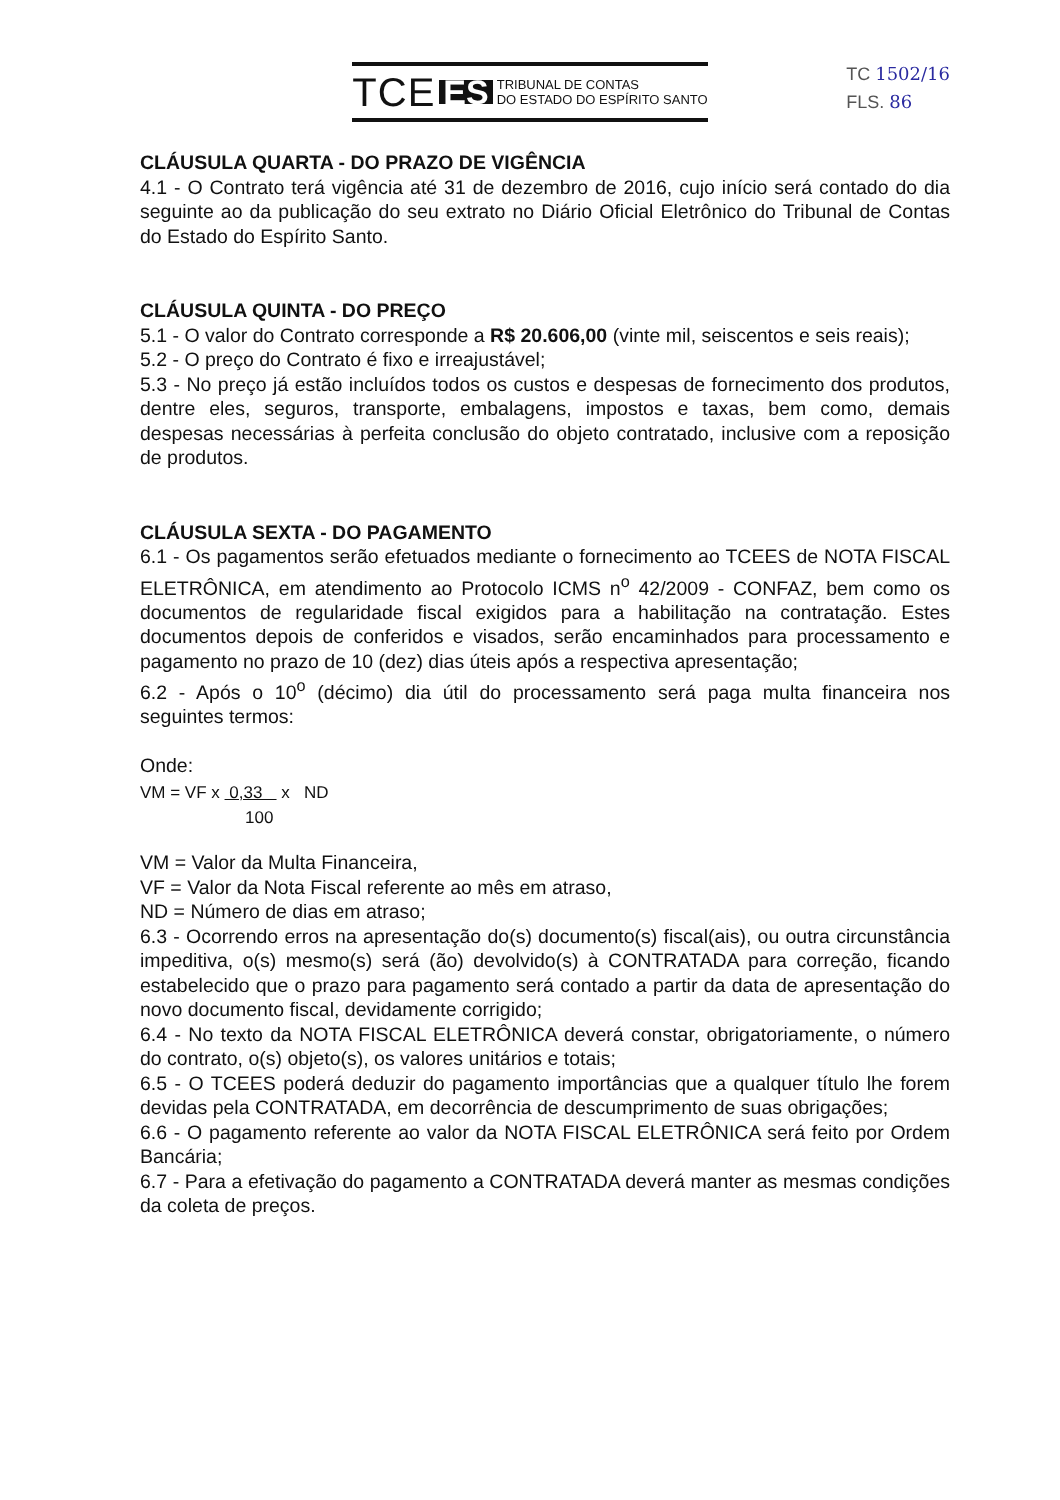TCE ES TRIBUNAL DE CONTAS
DO ESTADO DO ESPÍRITO SANTO
TC 1502/16
FLS. 86
CLÁUSULA QUARTA - DO PRAZO DE VIGÊNCIA
4.1 - O Contrato terá vigência até 31 de dezembro de 2016, cujo início será contado do dia seguinte ao da publicação do seu extrato no Diário Oficial Eletrônico do Tribunal de Contas do Estado do Espírito Santo.
CLÁUSULA QUINTA - DO PREÇO
5.1 - O valor do Contrato corresponde a R$ 20.606,00 (vinte mil, seiscentos e seis reais);
5.2 - O preço do Contrato é fixo e irreajustável;
5.3 - No preço já estão incluídos todos os custos e despesas de fornecimento dos produtos, dentre eles, seguros, transporte, embalagens, impostos e taxas, bem como, demais despesas necessárias à perfeita conclusão do objeto contratado, inclusive com a reposição de produtos.
CLÁUSULA SEXTA - DO PAGAMENTO
6.1 - Os pagamentos serão efetuados mediante o fornecimento ao TCEES de NOTA FISCAL ELETRÔNICA, em atendimento ao Protocolo ICMS n<sup>o</sup> 42/2009 - CONFAZ, bem como os documentos de regularidade fiscal exigidos para a habilitação na contratação. Estes documentos depois de conferidos e visados, serão encaminhados para processamento e pagamento no prazo de 10 (dez) dias úteis após a respectiva apresentação;
6.2 - Após o 10<sup>o</sup> (décimo) dia útil do processamento será paga multa financeira nos seguintes termos:
Onde:
VM = VF x 0,33 x ND
100
VM = Valor da Multa Financeira,
VF = Valor da Nota Fiscal referente ao mês em atraso,
ND = Número de dias em atraso;
6.3 - Ocorrendo erros na apresentação do(s) documento(s) fiscal(ais), ou outra circunstância impeditiva, o(s) mesmo(s) será (ão) devolvido(s) à CONTRATADA para correção, ficando estabelecido que o prazo para pagamento será contado a partir da data de apresentação do novo documento fiscal, devidamente corrigido;
6.4 - No texto da NOTA FISCAL ELETRÔNICA deverá constar, obrigatoriamente, o número do contrato, o(s) objeto(s), os valores unitários e totais;
6.5 - O TCEES poderá deduzir do pagamento importâncias que a qualquer título lhe forem devidas pela CONTRATADA, em decorrência de descumprimento de suas obrigações;
6.6 - O pagamento referente ao valor da NOTA FISCAL ELETRÔNICA será feito por Ordem Bancária;
6.7 - Para a efetivação do pagamento a CONTRATADA deverá manter as mesmas condições da coleta de preços.